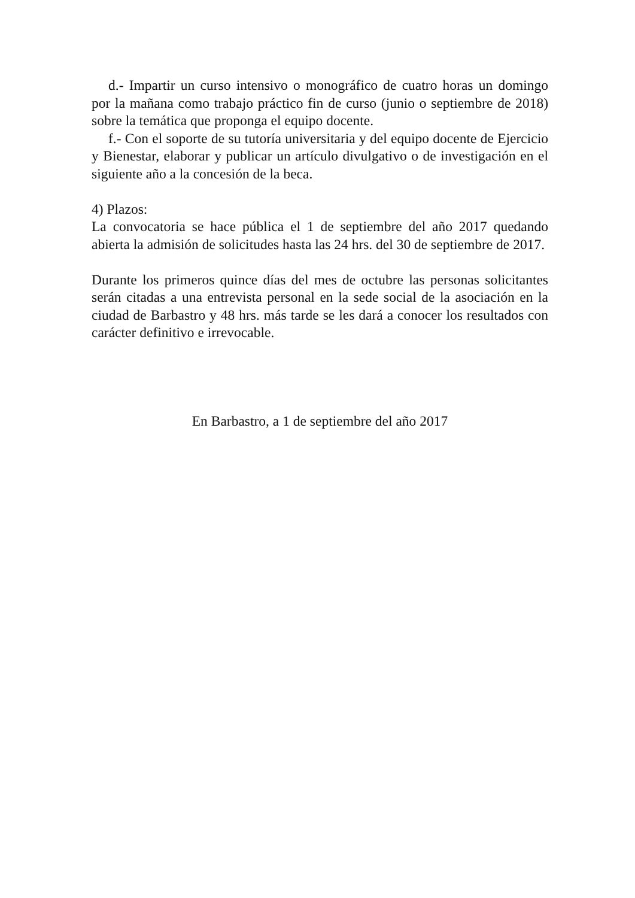d.- Impartir un curso intensivo o monográfico de cuatro horas un domingo por la mañana como trabajo práctico fin de curso (junio o septiembre de 2018) sobre la temática que proponga el equipo docente.
f.- Con el soporte de su tutoría universitaria y del equipo docente de Ejercicio y Bienestar, elaborar y publicar un artículo divulgativo o de investigación en el siguiente año a la concesión de la beca.
4) Plazos:
La convocatoria se hace pública el 1 de septiembre del año 2017 quedando abierta la admisión de solicitudes hasta las 24 hrs. del 30 de septiembre de 2017.
Durante los primeros quince días del mes de octubre las personas solicitantes serán citadas a una entrevista personal en la sede social de la asociación en la ciudad de Barbastro y 48 hrs. más tarde se les dará a conocer los resultados con carácter definitivo e irrevocable.
En Barbastro, a 1 de septiembre del año 2017